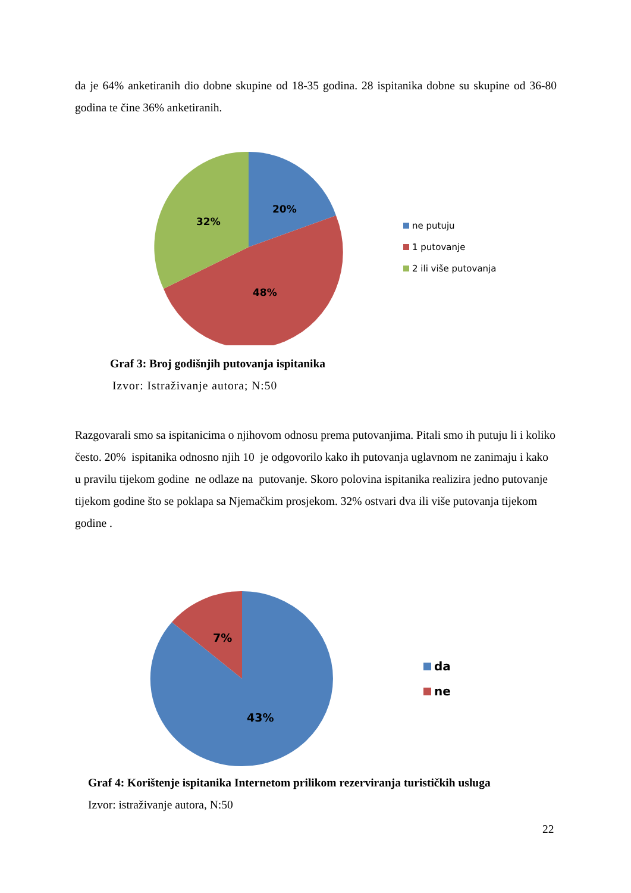da je 64% anketiranih dio dobne skupine od 18-35 godina. 28 ispitanika dobne su skupine od 36-80 godina te čine 36% anketiranih.
20%
32%
48%
ne putuju
1 putovanje
2 ili više putovanja
Graf 3: Broj godišnjih putovanja ispitanika
Izvor: Istraživanje autora; N:50
Razgovarali smo sa ispitanicima o njihovom odnosu prema putovanjima. Pitali smo ih putuju li i koliko često. 20% ispitanika odnosno njih 10 je odgovorilo kako ih putovanja uglavnom ne zanimaju i kako u pravilu tijekom godine ne odlaze na putovanje. Skoro polovina ispitanika realizira jedno putovanje tijekom godine što se poklapa sa Njemačkim prosjekom. 32% ostvari dva ili više putovanja tijekom godine .
7%
43%
da
ne
Graf 4: Korištenje ispitanika Internetom prilikom rezerviranja turističkih usluga
Izvor: istraživanje autora, N:50
22